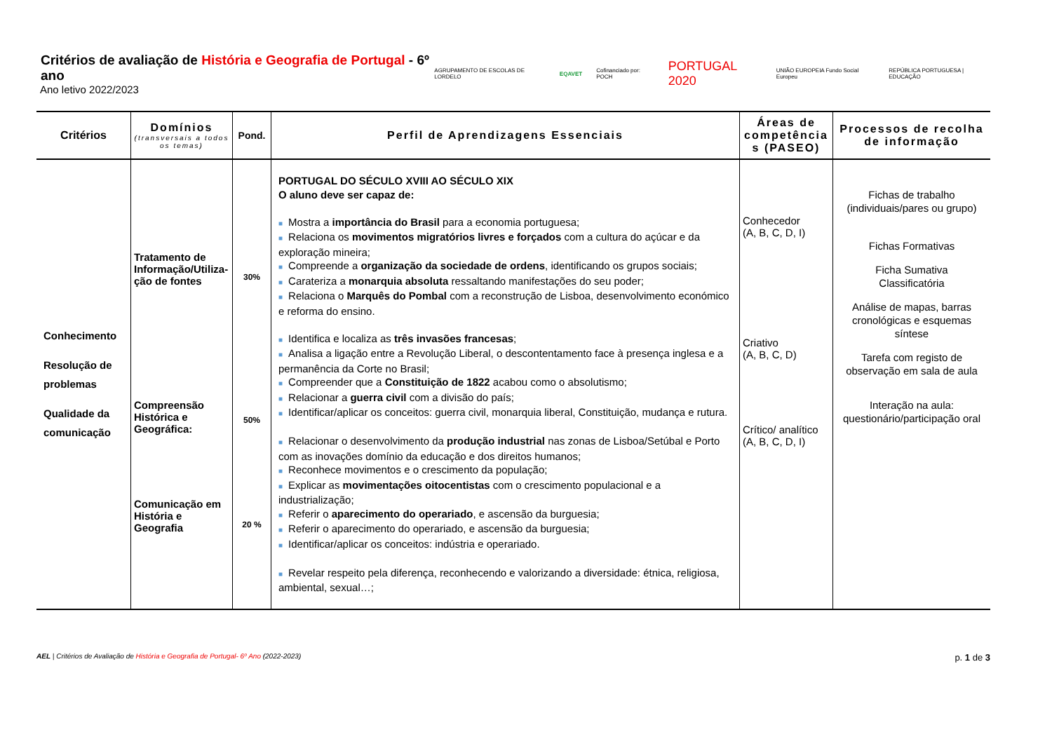Critérios de avaliação de História e Geografia de Portugal - 6º ano
Ano letivo 2022/2023
AGRUPAMENTO DE ESCOLAS DE LORDELO EQAVET Cofinanciado por: POCH PORTUGAL 2020 UNIÃO EUROPEIA Fundo Social Europeu REPÚBLICA PORTUGUESA | EDUCAÇÃO
| Critérios | Domínios (transversais a todos os temas) | Pond. | Perfil de Aprendizagens Essenciais | Áreas de competência s (PASEO) | Processos de recolha de informação |
| --- | --- | --- | --- | --- | --- |
| Conhecimento Resolução de problemas Qualidade da comunicação | Tratamento de Informação/Utiliza-ção de fontes Compreensão Histórica e Geográfica: Comunicação em História e Geografia | 30% 50% 20 % | PORTUGAL DO SÉCULO XVIII AO SÉCULO XIX O aluno deve ser capaz de: ■ Mostra a importância do Brasil para a economia portuguesa; ■ Relaciona os movimentos migratórios livres e forçados com a cultura do açúcar e da exploração mineira; ■ Compreende a organização da sociedade de ordens , identificando os grupos sociais; ■ Carateriza a monarquia absoluta ressaltando manifestações do seu poder; ■ Relaciona o Marquês do Pombal com a reconstrução de Lisboa, desenvolvimento económico e reforma do ensino. ■ Identifica e localiza as três invasões francesas ; ■ Analisa a ligação entre a Revolução Liberal, o descontentamento face à presença inglesa e a permanência da Corte no Brasil; ■ Compreender que a Constituição de 1822 acabou como o absolutismo; ■ Relacionar a guerra civil com a divisão do país; ■ Identificar/aplicar os conceitos: guerra civil, monarquia liberal, Constituição, mudança e rutura. ■ Relacionar o desenvolvimento da produção industrial nas zonas de Lisboa/Setúbal e Porto com as inovações domínio da educação e dos direitos humanos; ■ Reconhece movimentos e o crescimento da população; ■ Explicar as movimentações oitocentistas com o crescimento populacional e a industrialização; ■ Referir o aparecimento do operariado , e ascensão da burguesia; ■ Referir o aparecimento do operariado, e ascensão da burguesia; ■ Identificar/aplicar os conceitos: indústria e operariado. ■ Revelar respeito pela diferença, reconhecendo e valorizando a diversidade: étnica, religiosa, ambiental, sexual…; | Conhecedor (A, B, C, D, I) Criativo (A, B, C, D) Crítico/ analítico (A, B, C, D, I) | Fichas de trabalho (individuais/pares ou grupo) Fichas Formativas Ficha Sumativa Classificatória Análise de mapas, barras cronológicas e esquemas síntese Tarefa com registo de observação em sala de aula Interação na aula: questionário/participação oral |
AEL | Critérios de Avaliação de História e Geografia de Portugal- 6º Ano (2022-2023)
p. 1 de 3